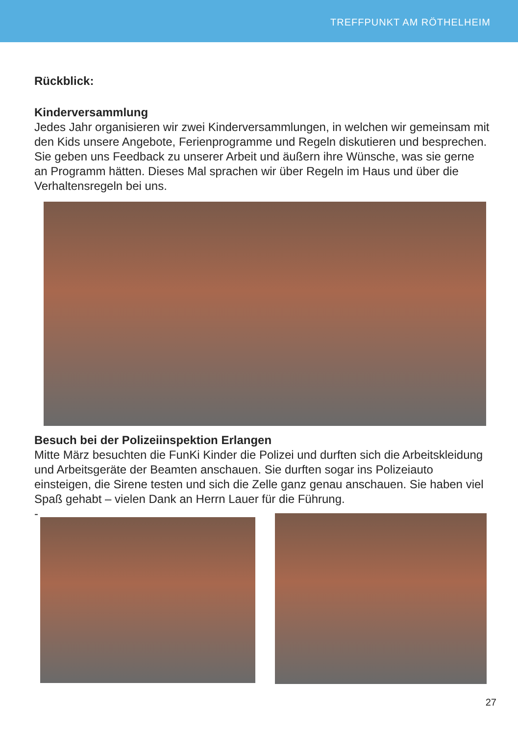TREFFPUNKT AM RÖTHELHEIM
Rückblick:
Kinderversammlung
Jedes Jahr organisieren wir zwei Kinderversammlungen, in welchen wir gemeinsam mit den Kids unsere Angebote, Ferienprogramme und Regeln diskutieren und besprechen. Sie geben uns Feedback zu unserer Arbeit und äußern ihre Wünsche, was sie gerne an Programm hätten. Dieses Mal sprachen wir über Regeln im Haus und über die Verhaltensregeln bei uns.
Besuch bei der Polizeiinspektion Erlangen
Mitte März besuchten die FunKi Kinder die Polizei und durften sich die Arbeitskleidung und Arbeitsgeräte der Beamten anschauen. Sie durften sogar ins Polizeiauto einsteigen, die Sirene testen und sich die Zelle ganz genau anschauen. Sie haben viel Spaß gehabt – vielen Dank an Herrn Lauer für die Führung.
-
27